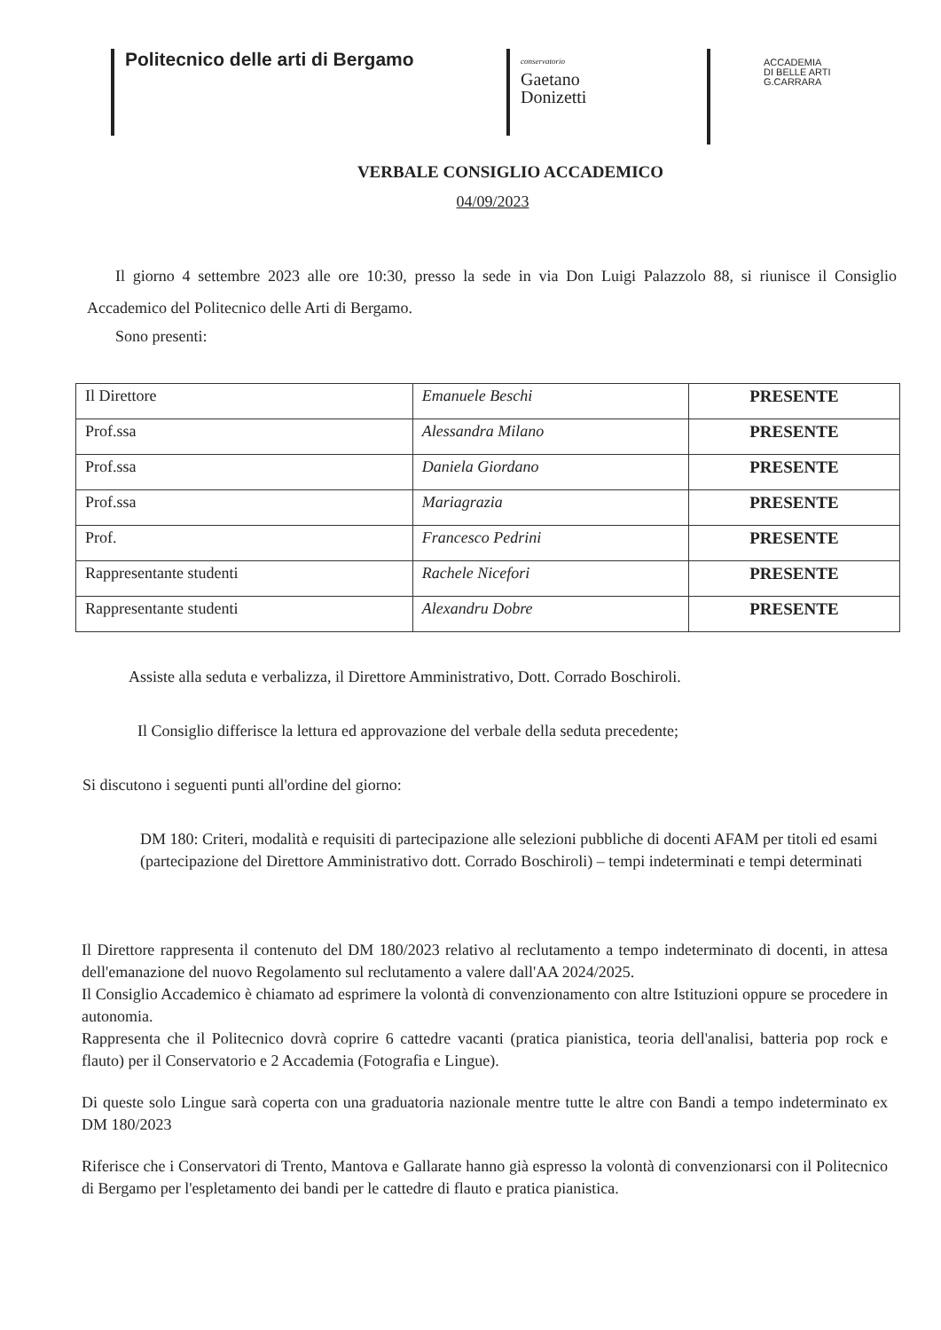Politecnico delle arti di Bergamo
conservatorio
Gaetano
Donizetti
ACCADEMIA
DI BELLE ARTI
G.CARRARA
VERBALE CONSIGLIO ACCADEMICO
04/09/2023
Il giorno 4 settembre 2023 alle ore 10:30, presso la sede in via Don Luigi Palazzolo 88, si riunisce il Consiglio Accademico del Politecnico delle Arti di Bergamo.
Sono presenti:
| Il Direttore | Emanuele Beschi | PRESENTE |
| Prof.ssa | Alessandra Milano | PRESENTE |
| Prof.ssa | Daniela Giordano | PRESENTE |
| Prof.ssa | Mariagrazia | PRESENTE |
| Prof. | Francesco Pedrini | PRESENTE |
| Rappresentante studenti | Rachele Nicefori | PRESENTE |
| Rappresentante studenti | Alexandru Dobre | PRESENTE |
Assiste alla seduta e verbalizza, il Direttore Amministrativo, Dott. Corrado Boschiroli.
Il Consiglio differisce la lettura ed approvazione del verbale della seduta precedente;
Si discutono i seguenti punti all'ordine del giorno:
DM 180: Criteri, modalità e requisiti di partecipazione alle selezioni pubbliche di docenti AFAM per titoli ed esami (partecipazione del Direttore Amministrativo dott. Corrado Boschiroli) – tempi indeterminati e tempi determinati
Il Direttore rappresenta il contenuto del DM 180/2023 relativo al reclutamento a tempo indeterminato di docenti, in attesa dell'emanazione del nuovo Regolamento sul reclutamento a valere dall'AA 2024/2025.
Il Consiglio Accademico è chiamato ad esprimere la volontà di convenzionamento con altre Istituzioni oppure se procedere in autonomia.
Rappresenta che il Politecnico dovrà coprire 6 cattedre vacanti (pratica pianistica, teoria dell'analisi, batteria pop rock e flauto) per il Conservatorio e 2 Accademia (Fotografia e Lingue).
Di queste solo Lingue sarà coperta con una graduatoria nazionale mentre tutte le altre con Bandi a tempo indeterminato ex DM 180/2023
Riferisce che i Conservatori di Trento, Mantova e Gallarate hanno già espresso la volontà di convenzionarsi con il Politecnico di Bergamo per l'espletamento dei bandi per le cattedre di flauto e pratica pianistica.